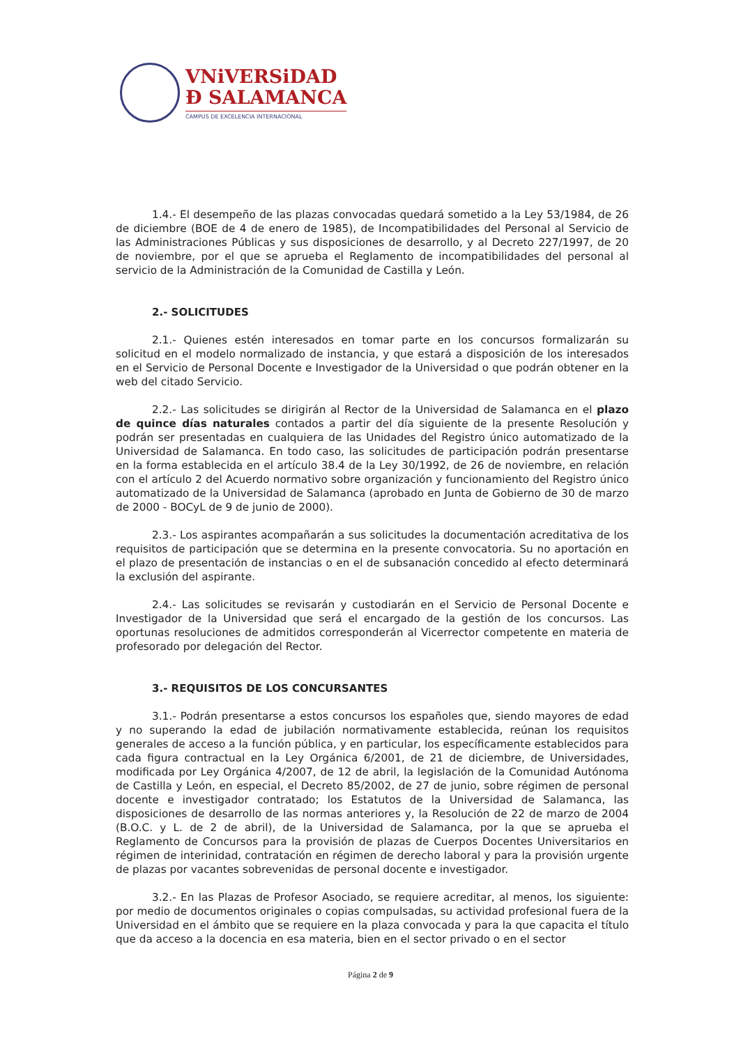VNiVERSiDAD
Ð SALAMANCA
CAMPUS DE EXCELENCIA INTERNACIONAL
1.4.- El desempeño de las plazas convocadas quedará sometido a la Ley 53/1984, de 26 de diciembre (BOE de 4 de enero de 1985), de Incompatibilidades del Personal al Servicio de las Administraciones Públicas y sus disposiciones de desarrollo, y al Decreto 227/1997, de 20 de noviembre, por el que se aprueba el Reglamento de incompatibilidades del personal al servicio de la Administración de la Comunidad de Castilla y León.
2.- SOLICITUDES
2.1.- Quienes estén interesados en tomar parte en los concursos formalizarán su solicitud en el modelo normalizado de instancia, y que estará a disposición de los interesados en el Servicio de Personal Docente e Investigador de la Universidad o que podrán obtener en la web del citado Servicio.
2.2.- Las solicitudes se dirigirán al Rector de la Universidad de Salamanca en el plazo de quince días naturales contados a partir del día siguiente de la presente Resolución y podrán ser presentadas en cualquiera de las Unidades del Registro único automatizado de la Universidad de Salamanca. En todo caso, las solicitudes de participación podrán presentarse en la forma establecida en el artículo 38.4 de la Ley 30/1992, de 26 de noviembre, en relación con el artículo 2 del Acuerdo normativo sobre organización y funcionamiento del Registro único automatizado de la Universidad de Salamanca (aprobado en Junta de Gobierno de 30 de marzo de 2000 - BOCyL de 9 de junio de 2000).
2.3.- Los aspirantes acompañarán a sus solicitudes la documentación acreditativa de los requisitos de participación que se determina en la presente convocatoria. Su no aportación en el plazo de presentación de instancias o en el de subsanación concedido al efecto determinará la exclusión del aspirante.
2.4.- Las solicitudes se revisarán y custodiarán en el Servicio de Personal Docente e Investigador de la Universidad que será el encargado de la gestión de los concursos. Las oportunas resoluciones de admitidos corresponderán al Vicerrector competente en materia de profesorado por delegación del Rector.
3.- REQUISITOS DE LOS CONCURSANTES
3.1.- Podrán presentarse a estos concursos los españoles que, siendo mayores de edad y no superando la edad de jubilación normativamente establecida, reúnan los requisitos generales de acceso a la función pública, y en particular, los específicamente establecidos para cada figura contractual en la Ley Orgánica 6/2001, de 21 de diciembre, de Universidades, modificada por Ley Orgánica 4/2007, de 12 de abril, la legislación de la Comunidad Autónoma de Castilla y León, en especial, el Decreto 85/2002, de 27 de junio, sobre régimen de personal docente e investigador contratado; los Estatutos de la Universidad de Salamanca, las disposiciones de desarrollo de las normas anteriores y, la Resolución de 22 de marzo de 2004 (B.O.C. y L. de 2 de abril), de la Universidad de Salamanca, por la que se aprueba el Reglamento de Concursos para la provisión de plazas de Cuerpos Docentes Universitarios en régimen de interinidad, contratación en régimen de derecho laboral y para la provisión urgente de plazas por vacantes sobrevenidas de personal docente e investigador.
3.2.- En las Plazas de Profesor Asociado, se requiere acreditar, al menos, los siguiente: por medio de documentos originales o copias compulsadas, su actividad profesional fuera de la Universidad en el ámbito que se requiere en la plaza convocada y para la que capacita el título que da acceso a la docencia en esa materia, bien en el sector privado o en el sector
Página 2 de 9